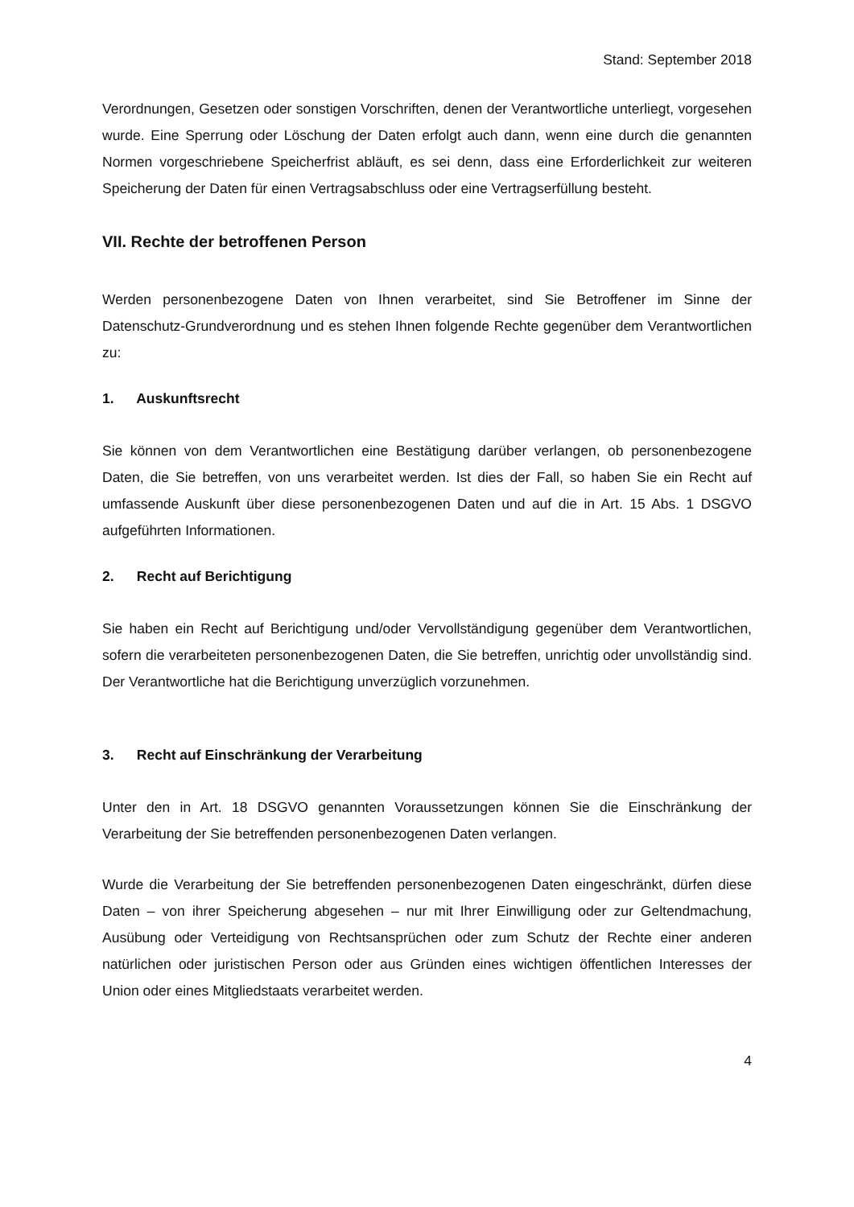Stand: September 2018
Verordnungen, Gesetzen oder sonstigen Vorschriften, denen der Verantwortliche unterliegt, vorgesehen wurde. Eine Sperrung oder Löschung der Daten erfolgt auch dann, wenn eine durch die genannten Normen vorgeschriebene Speicherfrist abläuft, es sei denn, dass eine Erforderlichkeit zur weiteren Speicherung der Daten für einen Vertragsabschluss oder eine Vertragserfüllung besteht.
VII. Rechte der betroffenen Person
Werden personenbezogene Daten von Ihnen verarbeitet, sind Sie Betroffener im Sinne der Datenschutz-Grundverordnung und es stehen Ihnen folgende Rechte gegenüber dem Verantwortlichen zu:
1. Auskunftsrecht
Sie können von dem Verantwortlichen eine Bestätigung darüber verlangen, ob personenbezogene Daten, die Sie betreffen, von uns verarbeitet werden. Ist dies der Fall, so haben Sie ein Recht auf umfassende Auskunft über diese personenbezogenen Daten und auf die in Art. 15 Abs. 1 DSGVO aufgeführten Informationen.
2. Recht auf Berichtigung
Sie haben ein Recht auf Berichtigung und/oder Vervollständigung gegenüber dem Verantwortlichen, sofern die verarbeiteten personenbezogenen Daten, die Sie betreffen, unrichtig oder unvollständig sind. Der Verantwortliche hat die Berichtigung unverzüglich vorzunehmen.
3. Recht auf Einschränkung der Verarbeitung
Unter den in Art. 18 DSGVO genannten Voraussetzungen können Sie die Einschränkung der Verarbeitung der Sie betreffenden personenbezogenen Daten verlangen.
Wurde die Verarbeitung der Sie betreffenden personenbezogenen Daten eingeschränkt, dürfen diese Daten – von ihrer Speicherung abgesehen – nur mit Ihrer Einwilligung oder zur Geltendmachung, Ausübung oder Verteidigung von Rechtsansprüchen oder zum Schutz der Rechte einer anderen natürlichen oder juristischen Person oder aus Gründen eines wichtigen öffentlichen Interesses der Union oder eines Mitgliedstaats verarbeitet werden.
4